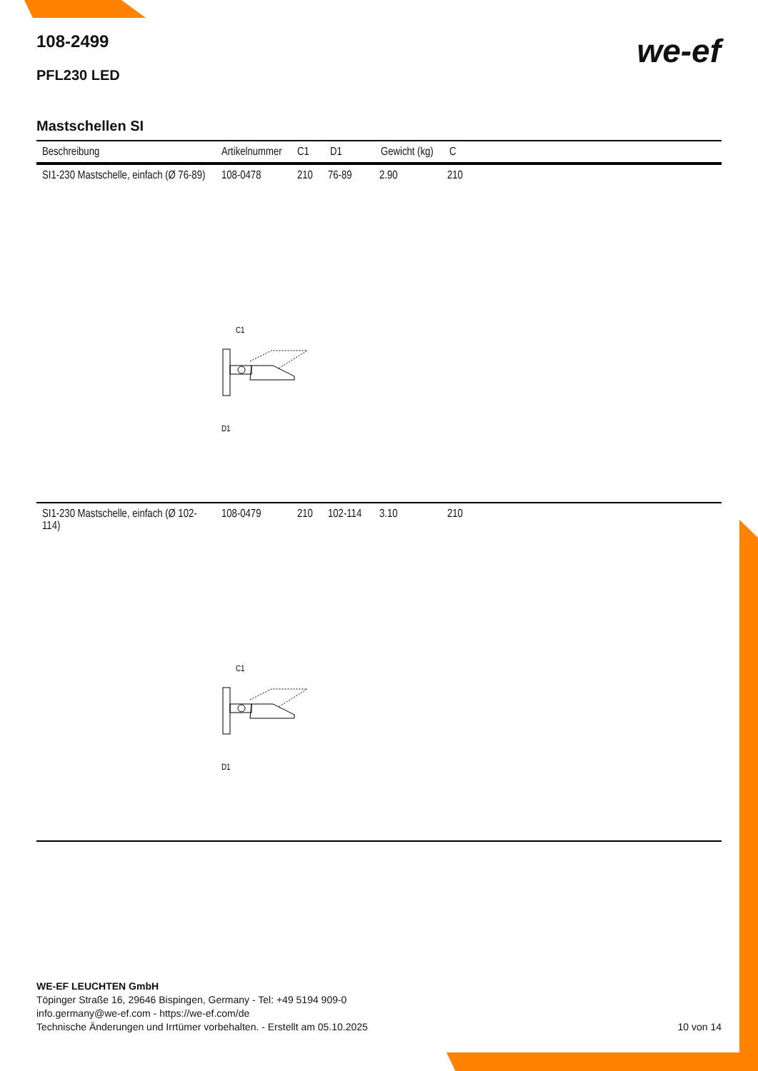we-ef
108-2499
PFL230 LED
Mastschellen SI
| Beschreibung | Artikelnummer | C1 | D1 | Gewicht (kg) | C |
| --- | --- | --- | --- | --- | --- |
| SI1-230 Mastschelle, einfach (Ø 76-89) | 108-0478 210 76-89 2.90 210 C1 D1 | | | | |
| SI1-230 Mastschelle, einfach (Ø 102-114) | 108-0479 210 102-114 3.10 210 C1 D1 | | | | |
WE-EF LEUCHTEN GmbH
Töpinger Straße 16, 29646 Bispingen, Germany - Tel: +49 5194 909-0
info.germany@we-ef.com - https://we-ef.com/de
Technische Änderungen und Irrtümer vorbehalten. - Erstellt am 05.10.2025
10 von 14